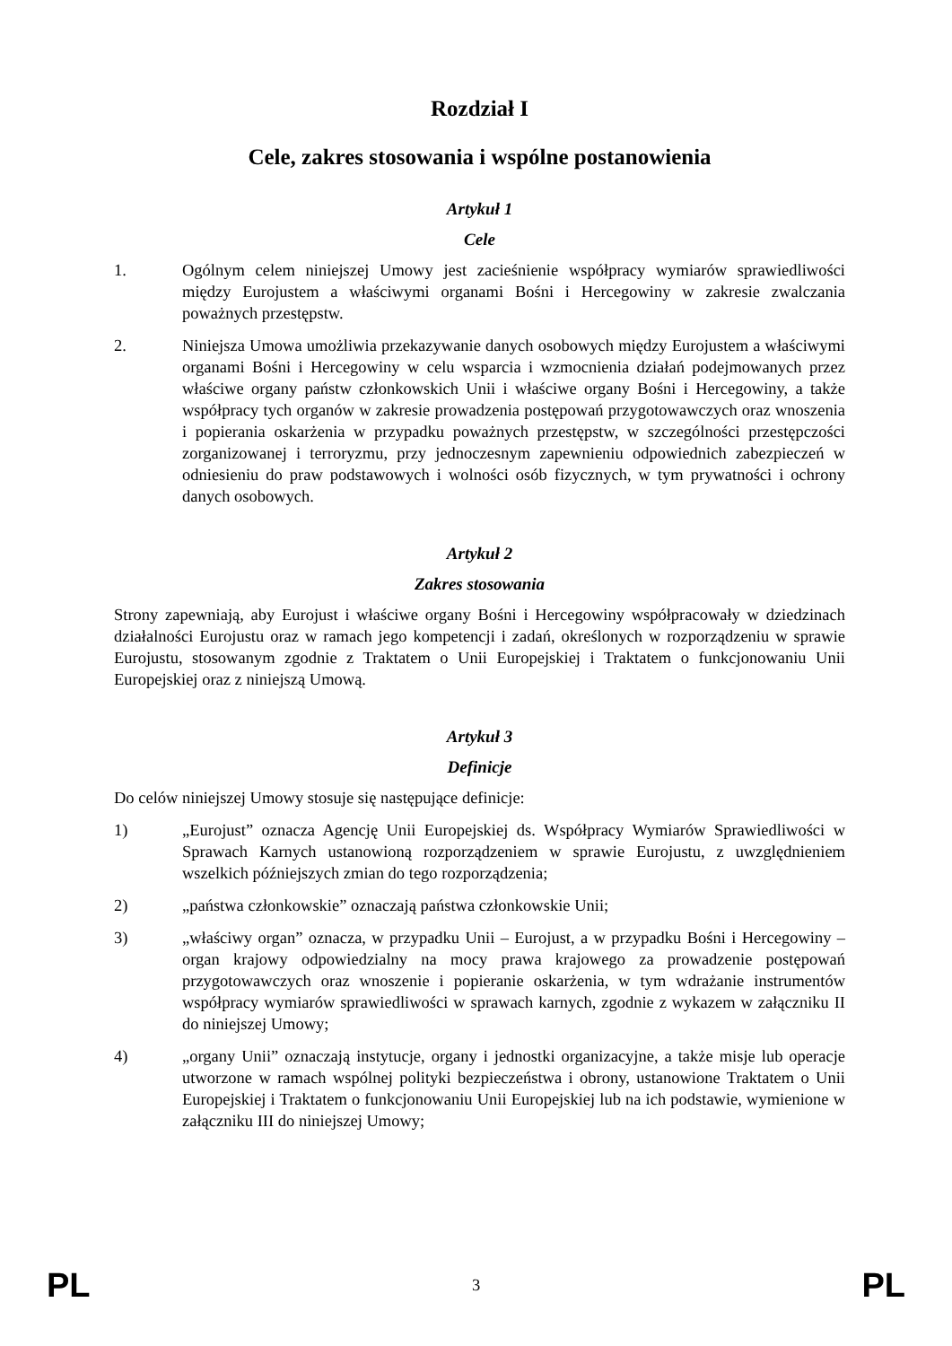Rozdział I
Cele, zakres stosowania i wspólne postanowienia
Artykuł 1
Cele
1. Ogólnym celem niniejszej Umowy jest zacieśnienie współpracy wymiarów sprawiedliwości między Eurojustem a właściwymi organami Bośni i Hercegowiny w zakresie zwalczania poważnych przestępstw.
2. Niniejsza Umowa umożliwia przekazywanie danych osobowych między Eurojustem a właściwymi organami Bośni i Hercegowiny w celu wsparcia i wzmocnienia działań podejmowanych przez właściwe organy państw członkowskich Unii i właściwe organy Bośni i Hercegowiny, a także współpracy tych organów w zakresie prowadzenia postępowań przygotowawczych oraz wnoszenia i popierania oskarżenia w przypadku poważnych przestępstw, w szczególności przestępczości zorganizowanej i terroryzmu, przy jednoczesnym zapewnieniu odpowiednich zabezpieczeń w odniesieniu do praw podstawowych i wolności osób fizycznych, w tym prywatności i ochrony danych osobowych.
Artykuł 2
Zakres stosowania
Strony zapewniają, aby Eurojust i właściwe organy Bośni i Hercegowiny współpracowały w dziedzinach działalności Eurojustu oraz w ramach jego kompetencji i zadań, określonych w rozporządzeniu w sprawie Eurojustu, stosowanym zgodnie z Traktatem o Unii Europejskiej i Traktatem o funkcjonowaniu Unii Europejskiej oraz z niniejszą Umową.
Artykuł 3
Definicje
Do celów niniejszej Umowy stosuje się następujące definicje:
1) „Eurojust” oznacza Agencję Unii Europejskiej ds. Współpracy Wymiarów Sprawiedliwości w Sprawach Karnych ustanowioną rozporządzeniem w sprawie Eurojustu, z uwzględnieniem wszelkich późniejszych zmian do tego rozporządzenia;
2) „państwa członkowskie” oznaczają państwa członkowskie Unii;
3) „właściwy organ” oznacza, w przypadku Unii – Eurojust, a w przypadku Bośni i Hercegowiny – organ krajowy odpowiedzialny na mocy prawa krajowego za prowadzenie postępowań przygotowawczych oraz wnoszenie i popieranie oskarżenia, w tym wdrażanie instrumentów współpracy wymiarów sprawiedliwości w sprawach karnych, zgodnie z wykazem w załączniku II do niniejszej Umowy;
4) „organy Unii” oznaczają instytucje, organy i jednostki organizacyjne, a także misje lub operacje utworzone w ramach wspólnej polityki bezpieczeństwa i obrony, ustanowione Traktatem o Unii Europejskiej i Traktatem o funkcjonowaniu Unii Europejskiej lub na ich podstawie, wymienione w załączniku III do niniejszej Umowy;
PL 3 PL